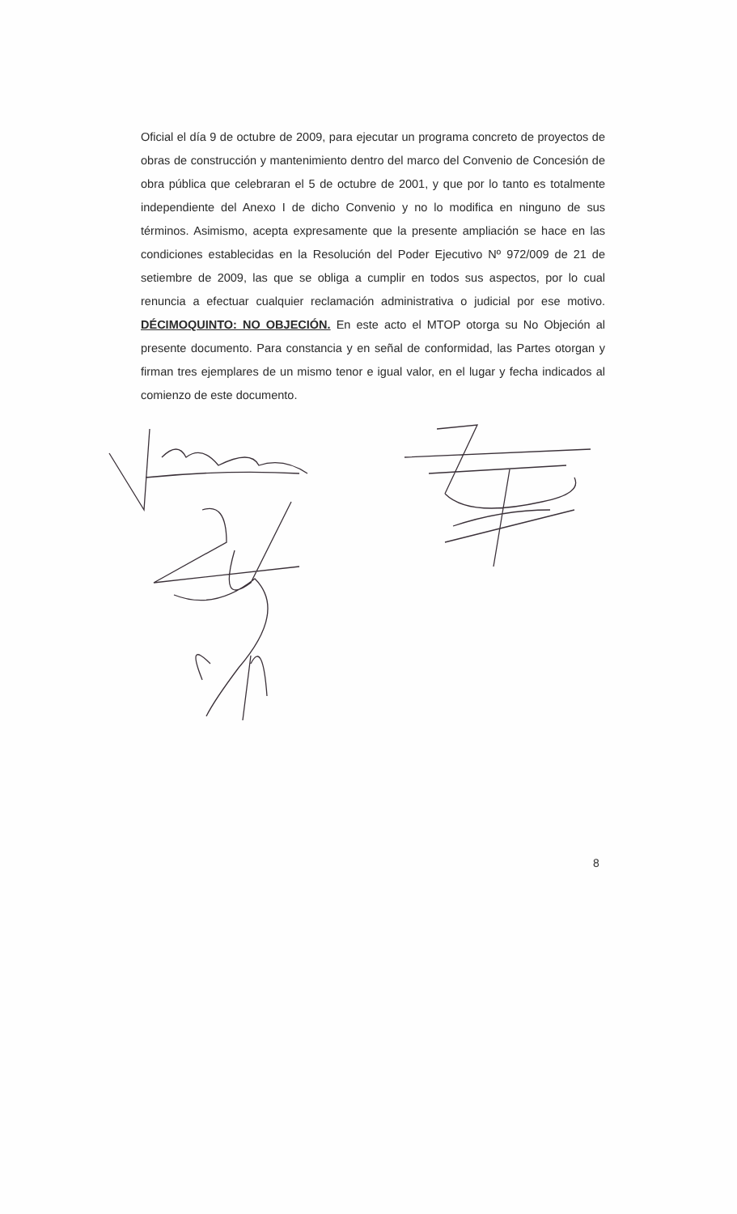Oficial el día 9 de octubre de 2009, para ejecutar un programa concreto de proyectos de obras de construcción y mantenimiento dentro del marco del Convenio de Concesión de obra pública que celebraran el 5 de octubre de 2001, y que por lo tanto es totalmente independiente del Anexo I de dicho Convenio y no lo modifica en ninguno de sus términos. Asimismo, acepta expresamente que la presente ampliación se hace en las condiciones establecidas en la Resolución del Poder Ejecutivo Nº 972/009 de 21 de setiembre de 2009, las que se obliga a cumplir en todos sus aspectos, por lo cual renuncia a efectuar cualquier reclamación administrativa o judicial por ese motivo. DÉCIMOQUINTO: NO OBJECIÓN. En este acto el MTOP otorga su No Objeción al presente documento. Para constancia y en señal de conformidad, las Partes otorgan y firman tres ejemplares de un mismo tenor e igual valor, en el lugar y fecha indicados al comienzo de este documento.
8